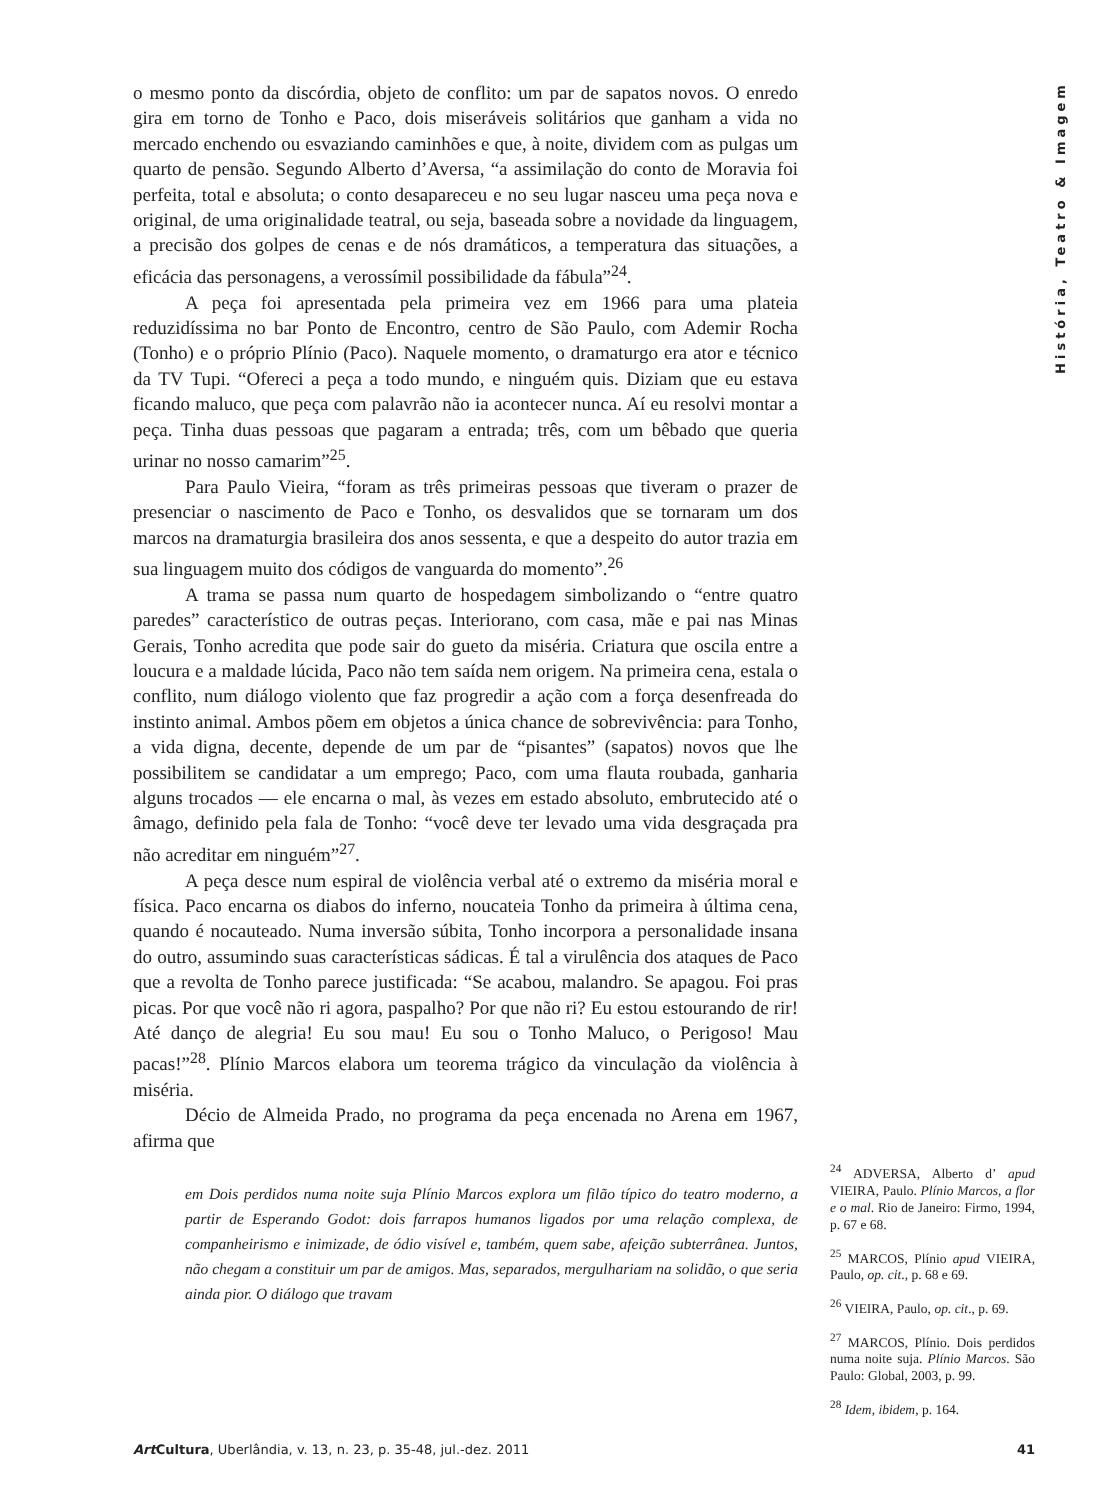História, Teatro & Imagem
o mesmo ponto da discórdia, objeto de conflito: um par de sapatos novos. O enredo gira em torno de Tonho e Paco, dois miseráveis solitários que ganham a vida no mercado enchendo ou esvaziando caminhões e que, à noite, dividem com as pulgas um quarto de pensão. Segundo Alberto d’Aversa, “a assimilação do conto de Moravia foi perfeita, total e absoluta; o conto desapareceu e no seu lugar nasceu uma peça nova e original, de uma originalidade teatral, ou seja, baseada sobre a novidade da linguagem, a precisão dos golpes de cenas e de nós dramáticos, a temperatura das situações, a eficácia das personagens, a verossímil possibilidade da fábula”<sup>24</sup>.
A peça foi apresentada pela primeira vez em 1966 para uma plateia reduzidíssima no bar Ponto de Encontro, centro de São Paulo, com Ademir Rocha (Tonho) e o próprio Plínio (Paco). Naquele momento, o dramaturgo era ator e técnico da TV Tupi. “Ofereci a peça a todo mundo, e ninguém quis. Diziam que eu estava ficando maluco, que peça com palavrão não ia acontecer nunca. Aí eu resolvi montar a peça. Tinha duas pessoas que pagaram a entrada; três, com um bêbado que queria urinar no nosso camarim”<sup>25</sup>.
Para Paulo Vieira, “foram as três primeiras pessoas que tiveram o prazer de presenciar o nascimento de Paco e Tonho, os desvalidos que se tornaram um dos marcos na dramaturgia brasileira dos anos sessenta, e que a despeito do autor trazia em sua linguagem muito dos códigos de vanguarda do momento”.<sup>26</sup>
A trama se passa num quarto de hospedagem simbolizando o “entre quatro paredes” característico de outras peças. Interiorano, com casa, mãe e pai nas Minas Gerais, Tonho acredita que pode sair do gueto da miséria. Criatura que oscila entre a loucura e a maldade lúcida, Paco não tem saída nem origem. Na primeira cena, estala o conflito, num diálogo violento que faz progredir a ação com a força desenfreada do instinto animal. Ambos põem em objetos a única chance de sobrevivência: para Tonho, a vida digna, decente, depende de um par de “pisantes” (sapatos) novos que lhe possibilitem se candidatar a um emprego; Paco, com uma flauta roubada, ganharia alguns trocados — ele encarna o mal, às vezes em estado absoluto, embrutecido até o âmago, definido pela fala de Tonho: “você deve ter levado uma vida desgraçada pra não acreditar em ninguém”<sup>27</sup>.
A peça desce num espiral de violência verbal até o extremo da miséria moral e física. Paco encarna os diabos do inferno, noucateia Tonho da primeira à última cena, quando é nocauteado. Numa inversão súbita, Tonho incorpora a personalidade insana do outro, assumindo suas características sádicas. É tal a virulência dos ataques de Paco que a revolta de Tonho parece justificada: “Se acabou, malandro. Se apagou. Foi pras picas. Por que você não ri agora, paspalho? Por que não ri? Eu estou estourando de rir! Até danço de alegria! Eu sou mau! Eu sou o Tonho Maluco, o Perigoso! Mau pacas!”<sup>28</sup>. Plínio Marcos elabora um teorema trágico da vinculação da violência à miséria.
Décio de Almeida Prado, no programa da peça encenada no Arena em 1967, afirma que
em Dois perdidos numa noite suja Plínio Marcos explora um filão típico do teatro moderno, a partir de Esperando Godot: dois farrapos humanos ligados por uma relação complexa, de companheirismo e inimizade, de ódio visível e, também, quem sabe, afeição subterrânea. Juntos, não chegam a constituir um par de amigos. Mas, separados, mergulhariam na solidão, o que seria ainda pior. O diálogo que travam
<sup>24</sup> ADVERSA, Alberto d’ apud VIEIRA, Paulo. Plínio Marcos, a flor e o mal. Rio de Janeiro: Firmo, 1994, p. 67 e 68.
<sup>25</sup> MARCOS, Plínio apud VIEIRA, Paulo, op. cit., p. 68 e 69.
<sup>26</sup> VIEIRA, Paulo, op. cit., p. 69.
<sup>27</sup> MARCOS, Plínio. Dois perdidos numa noite suja. Plínio Marcos. São Paulo: Global, 2003, p. 99.
<sup>28</sup> Idem, ibidem, p. 164.
Art Cultura, Uberlândia, v. 13, n. 23, p. 35-48, jul.-dez. 2011 41